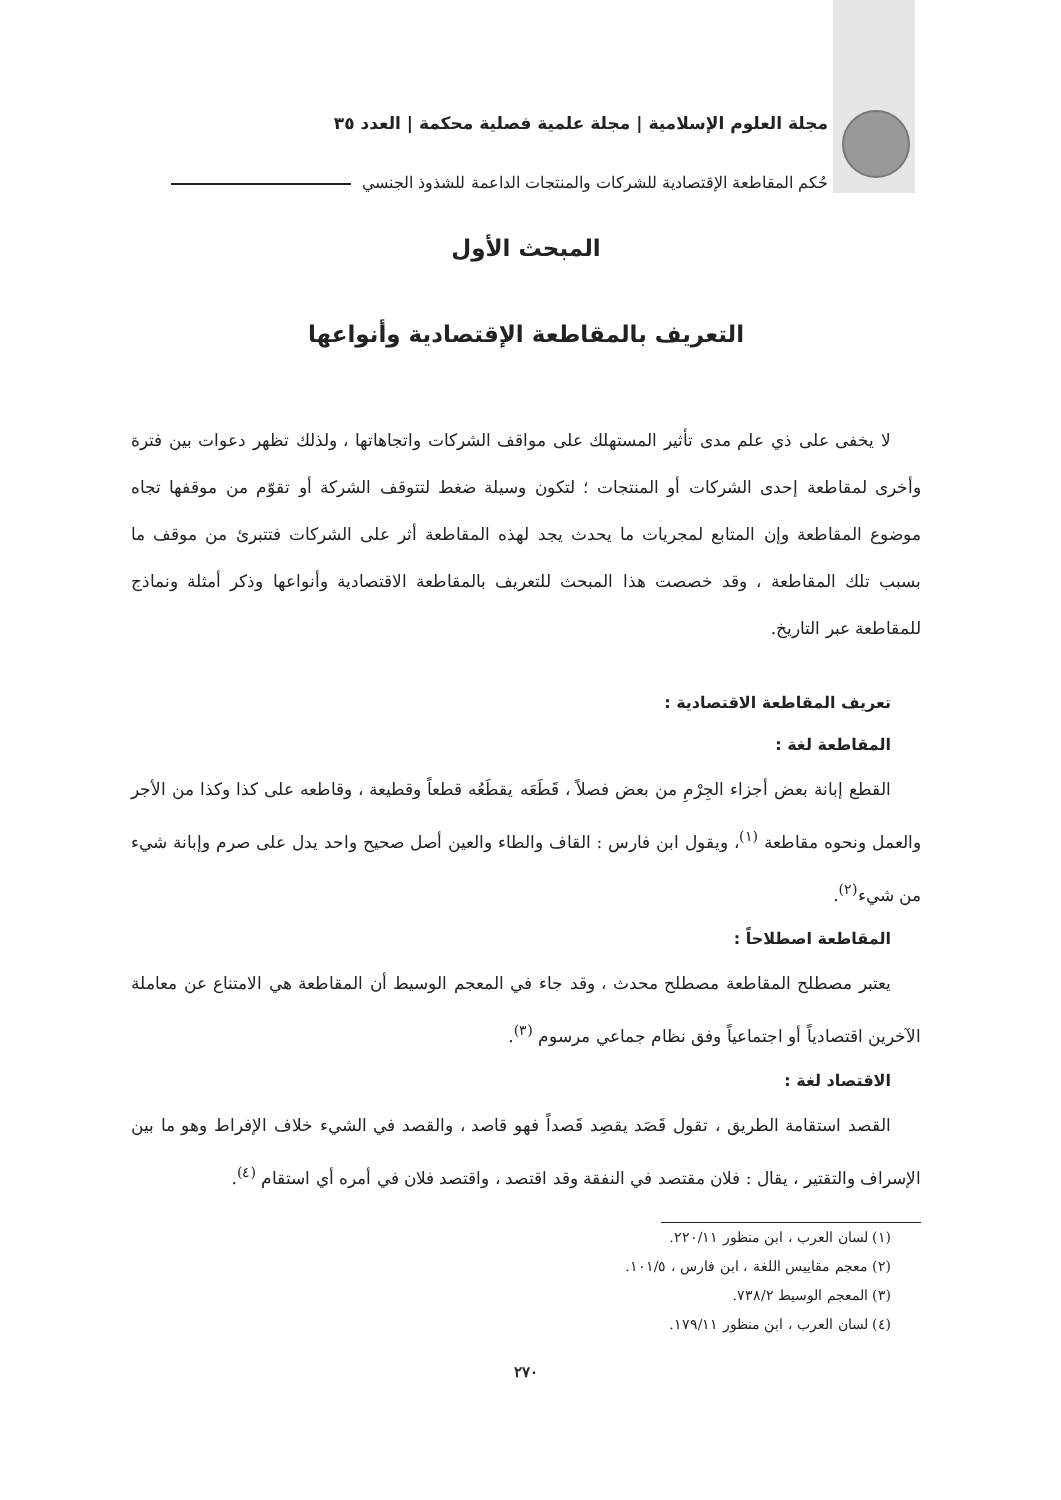مجلة العلوم الإسلامية | مجلة علمية فصلية محكمة | العدد ٣٥
حُكم المقاطعة الإقتصادية للشركات والمنتجات الداعمة للشذوذ الجنسي
المبحث الأول
التعريف بالمقاطعة الإقتصادية وأنواعها
لا يخفى على ذي علم مدى تأثير المستهلك على مواقف الشركات واتجاهاتها ، ولذلك تظهر دعوات بين فترة وأخرى لمقاطعة إحدى الشركات أو المنتجات ؛ لتكون وسيلة ضغط لتتوقف الشركة أو تقوّم من موقفها تجاه موضوع المقاطعة وإن المتابع لمجريات ما يحدث يجد لهذه المقاطعة أثر على الشركات فتتبرئ من موقف ما بسبب تلك المقاطعة ، وقد خصصت هذا المبحث للتعريف بالمقاطعة الاقتصادية وأنواعها وذكر أمثلة ونماذج للمقاطعة عبر التاريخ.
تعريف المقاطعة الاقتصادية :
المقاطعة لغة :
القطع إبانة بعض أجزاء الجِرْمِ من بعض فصلاً ، قَطَعَه يقطَعُه قطعاً وقطيعة ، وقاطعه على كذا وكذا من الأجر والعمل ونحوه مقاطعة <sup>(١)</sup>، ويقول ابن فارس : القاف والطاء والعين أصل صحيح واحد يدل على صرم وإبانة شيء من شيء<sup>(٢)</sup>.
المقاطعة اصطلاحاً :
يعتبر مصطلح المقاطعة مصطلح محدث ، وقد جاء في المعجم الوسيط أن المقاطعة هي الامتناع عن معاملة الآخرين اقتصادياً أو اجتماعياً وفق نظام جماعي مرسوم <sup>(٣)</sup>.
الاقتصاد لغة :
القصد استقامة الطريق ، تقول قَصَد يقصِد قَصداً فهو قاصد ، والقصد في الشيء خلاف الإفراط وهو ما بين الإسراف والتقتير ، يقال : فلان مقتصد في النفقة وقد اقتصد ، واقتصد فلان في أمره أي استقام <sup>(٤)</sup>.
(١) لسان العرب ، ابن منظور ٢٢٠/١١.
(٢) معجم مقاييس اللغة ، ابن فارس ، ١٠١/٥.
(٣) المعجم الوسيط ٧٣٨/٢.
(٤) لسان العرب ، ابن منظور ١٧٩/١١.
٢٧٠